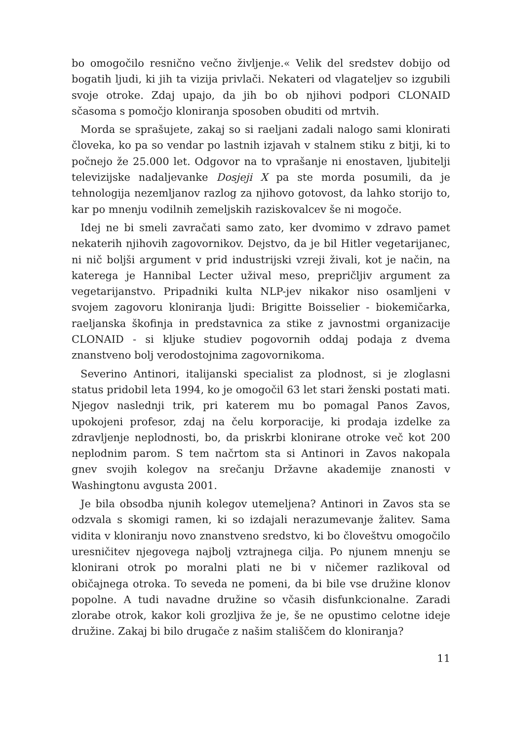bo omogočilo resnično večno življenje.« Velik del sredstev dobijo od bogatih ljudi, ki jih ta vizija privlači. Nekateri od vlagateljev so izgubili svoje otroke. Zdaj upajo, da jih bo ob njihovi podpori CLONAID sčasoma s pomočjo kloniranja sposoben obuditi od mrtvih.
Morda se sprašujete, zakaj so si raeljani zadali nalogo sami klonirati človeka, ko pa so vendar po lastnih izjavah v stalnem stiku z bitji, ki to počnejo že 25.000 let. Odgovor na to vprašanje ni enostaven, ljubitelji televizijske nadaljevanke Dosjeji X pa ste morda posumili, da je tehnologija nezemljanov razlog za njihovo gotovost, da lahko storijo to, kar po mnenju vodilnih zemeljskih raziskovalcev še ni mogoče.
Idej ne bi smeli zavračati samo zato, ker dvomimo v zdravo pamet nekaterih njihovih zagovornikov. Dejstvo, da je bil Hitler vegetarijanec, ni nič boljši argument v prid industrijski vzreji živali, kot je način, na katerega je Hannibal Lecter užival meso, prepričljiv argument za vegetarijanstvo. Pripadniki kulta NLP-jev nikakor niso osamljeni v svojem zagovoru kloniranja ljudi: Brigitte Boisselier - biokemičarka, raeljanska škofinja in predstavnica za stike z javnostmi organizacije CLONAID - si kljuke studiev pogovornih oddaj podaja z dvema znanstveno bolj verodostojnima zagovornikoma.
Severino Antinori, italijanski specialist za plodnost, si je zloglasni status pridobil leta 1994, ko je omogočil 63 let stari ženski postati mati. Njegov naslednji trik, pri katerem mu bo pomagal Panos Zavos, upokojeni profesor, zdaj na čelu korporacije, ki prodaja izdelke za zdravljenje neplodnosti, bo, da priskrbi klonirane otroke več kot 200 neplodnim parom. S tem načrtom sta si Antinori in Zavos nakopala gnev svojih kolegov na srečanju Državne akademije znanosti v Washingtonu avgusta 2001.
Je bila obsodba njunih kolegov utemeljena? Antinori in Zavos sta se odzvala s skomigi ramen, ki so izdajali nerazumevanje žalitev. Sama vidita v kloniranju novo znanstveno sredstvo, ki bo človeštvu omogočilo uresničitev njegovega najbolj vztrajnega cilja. Po njunem mnenju se klonirani otrok po moralni plati ne bi v ničemer razlikoval od običajnega otroka. To seveda ne pomeni, da bi bile vse družine klonov popolne. A tudi navadne družine so včasih disfunkcionalne. Zaradi zlorabe otrok, kakor koli grozljiva že je, še ne opustimo celotne ideje družine. Zakaj bi bilo drugače z našim stališčem do kloniranja?
11